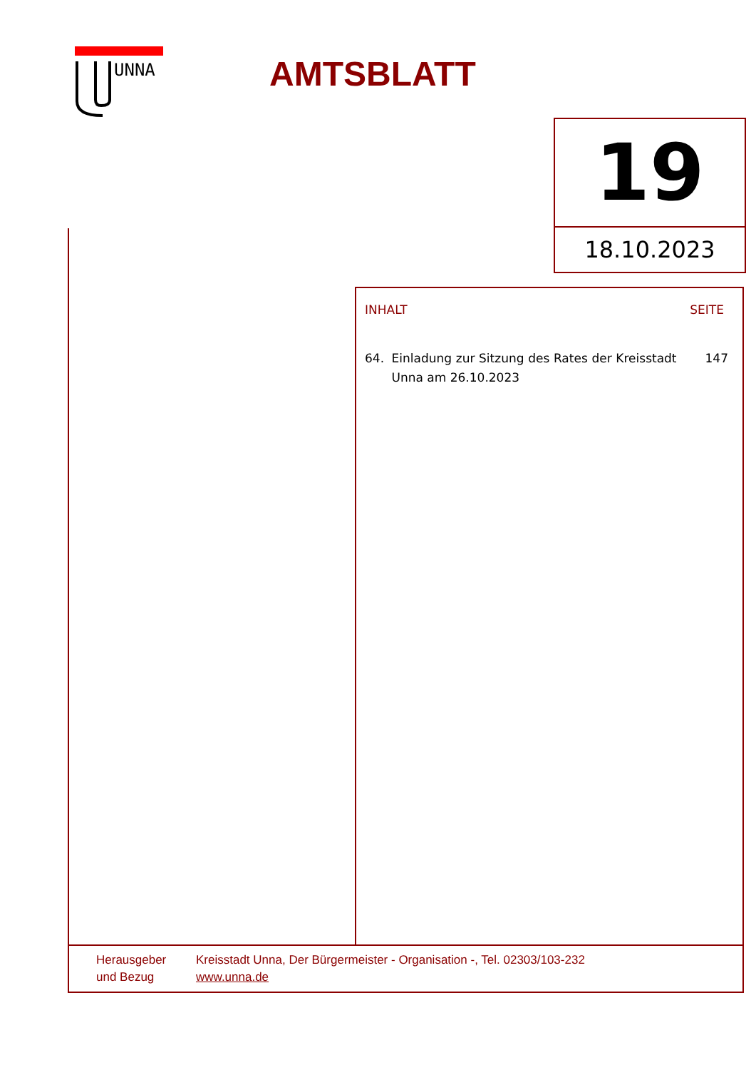UNNA AMTSBLATT
19
18.10.2023
INHALT SEITE
64. Einladung zur Sitzung des Rates der Kreisstadt Unna am 26.10.2023 147
Herausgeber
und Bezug
Kreisstadt Unna, Der Bürgermeister - Organisation -, Tel. 02303/103-232
www.unna.de